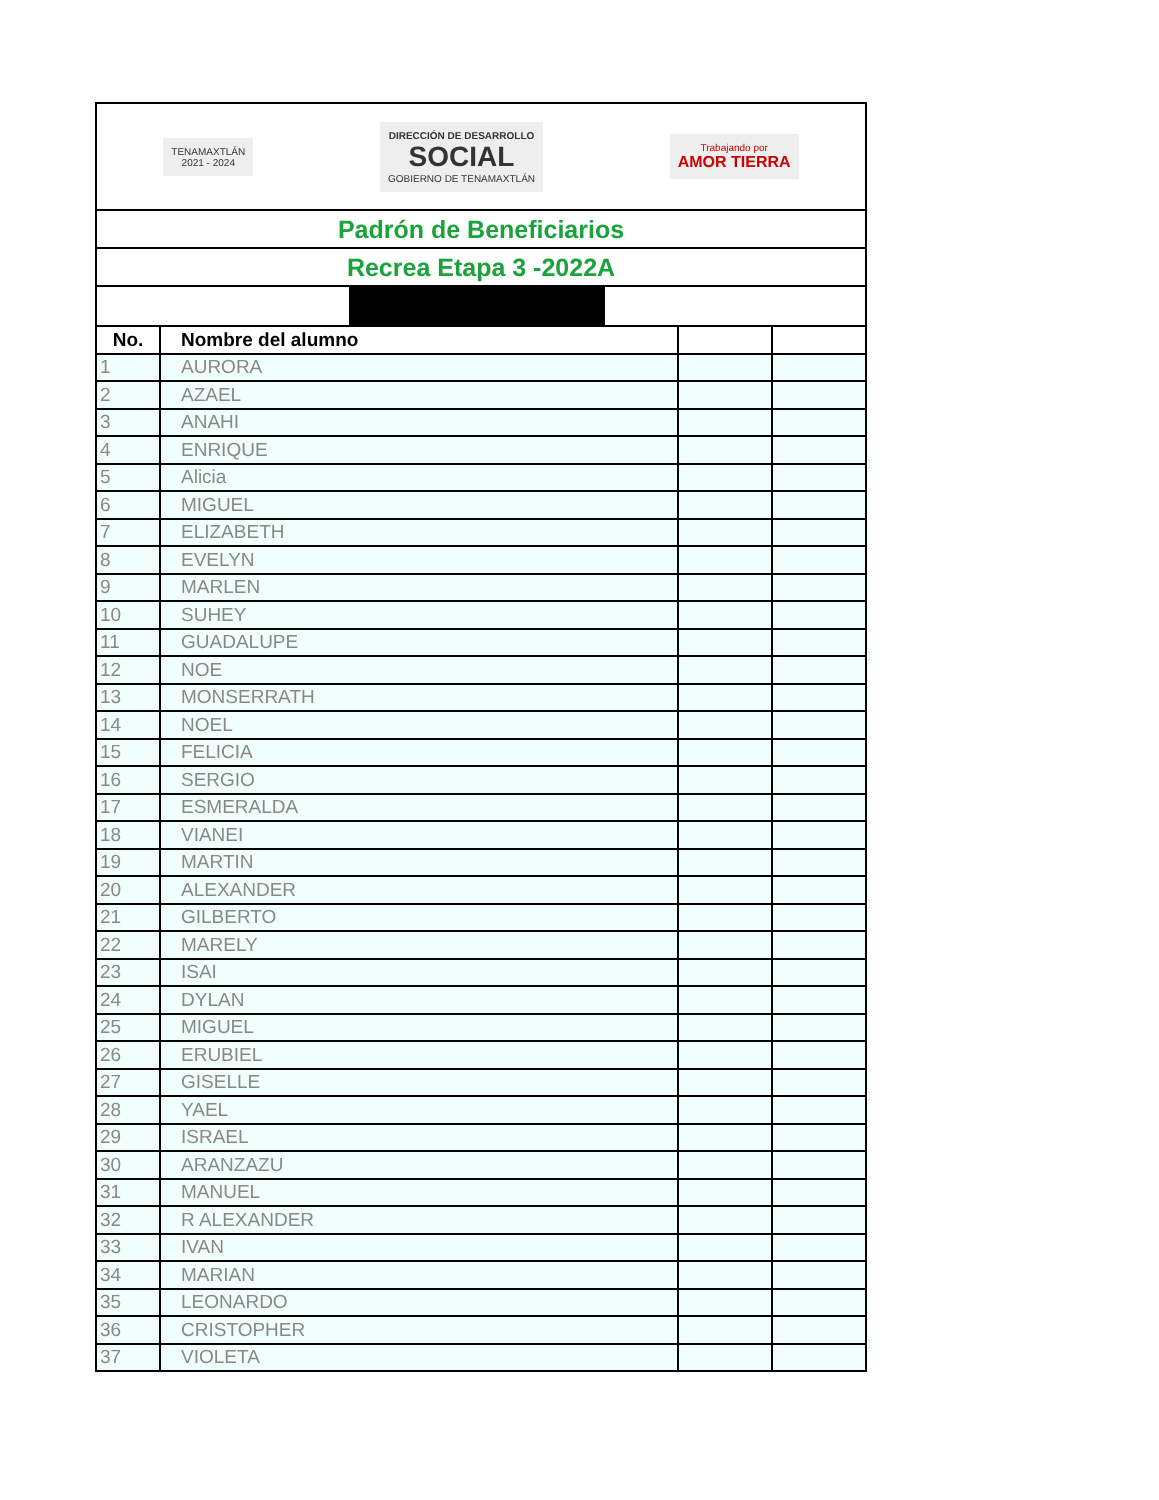| TENAMAXTLÁN 2021 - 2024 DIRECCIÓN DE DESARROLLO SOCIAL GOBIERNO DE TENAMAXTLÁN Trabajando por AMOR TIERRA | | | |
| Padrón de Beneficiarios | | | |
| Recrea Etapa 3 -2022A | | | |
| No. | Nombre del alumno | | |
| 1 | AURORA | | |
| 2 | AZAEL | | |
| 3 | ANAHI | | |
| 4 | ENRIQUE | | |
| 5 | Alicia | | |
| 6 | MIGUEL | | |
| 7 | ELIZABETH | | |
| 8 | EVELYN | | |
| 9 | MARLEN | | |
| 10 | SUHEY | | |
| 11 | GUADALUPE | | |
| 12 | NOE | | |
| 13 | MONSERRATH | | |
| 14 | NOEL | | |
| 15 | FELICIA | | |
| 16 | SERGIO | | |
| 17 | ESMERALDA | | |
| 18 | VIANEI | | |
| 19 | MARTIN | | |
| 20 | ALEXANDER | | |
| 21 | GILBERTO | | |
| 22 | MARELY | | |
| 23 | ISAI | | |
| 24 | DYLAN | | |
| 25 | MIGUEL | | |
| 26 | ERUBIEL | | |
| 27 | GISELLE | | |
| 28 | YAEL | | |
| 29 | ISRAEL | | |
| 30 | ARANZAZU | | |
| 31 | MANUEL | | |
| 32 | R ALEXANDER | | |
| 33 | IVAN | | |
| 34 | MARIAN | | |
| 35 | LEONARDO | | |
| 36 | CRISTOPHER | | |
| 37 | VIOLETA | | |